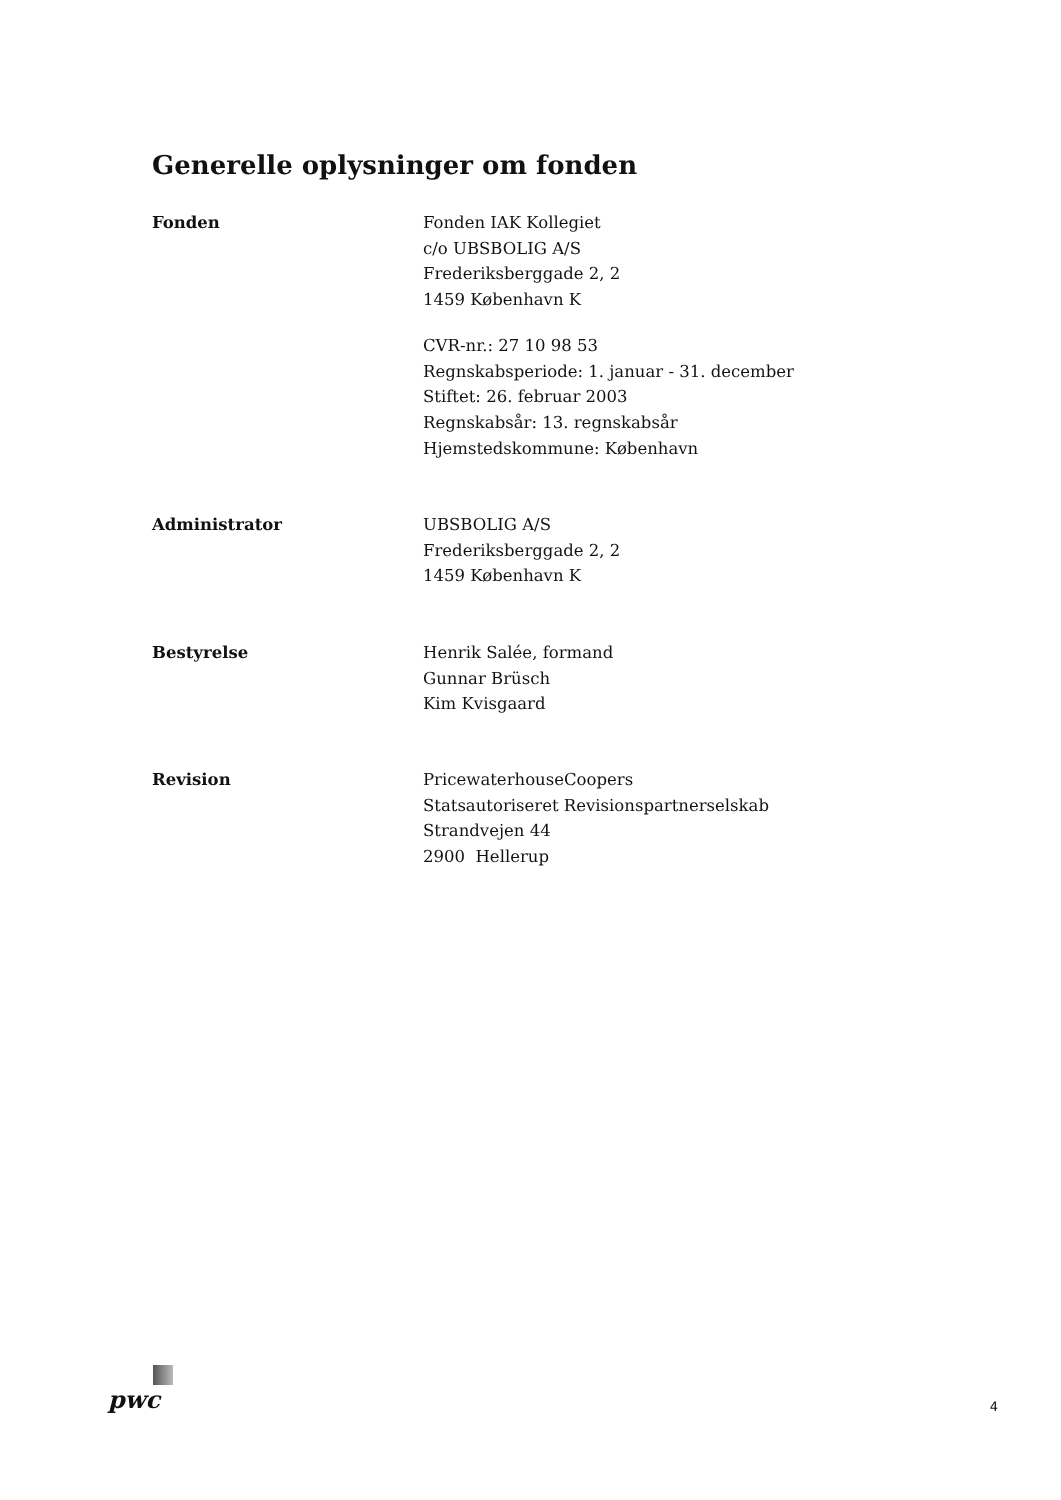Generelle oplysninger om fonden
Fonden Fonden IAK Kollegiet
c/o UBSBOLIG A/S
Frederiksberggade 2, 2
1459 København K
CVR-nr.: 27 10 98 53
Regnskabsperiode: 1. januar - 31. december
Stiftet: 26. februar 2003
Regnskabsår: 13. regnskabsår
Hjemstedskommune: København
Administrator UBSBOLIG A/S
Frederiksberggade 2, 2
1459 København K
Bestyrelse Henrik Salée, formand
Gunnar Brüsch
Kim Kvisgaard
Revision PricewaterhouseCoopers
Statsautoriseret Revisionspartnerselskab
Strandvejen 44
2900 Hellerup
pwc
4